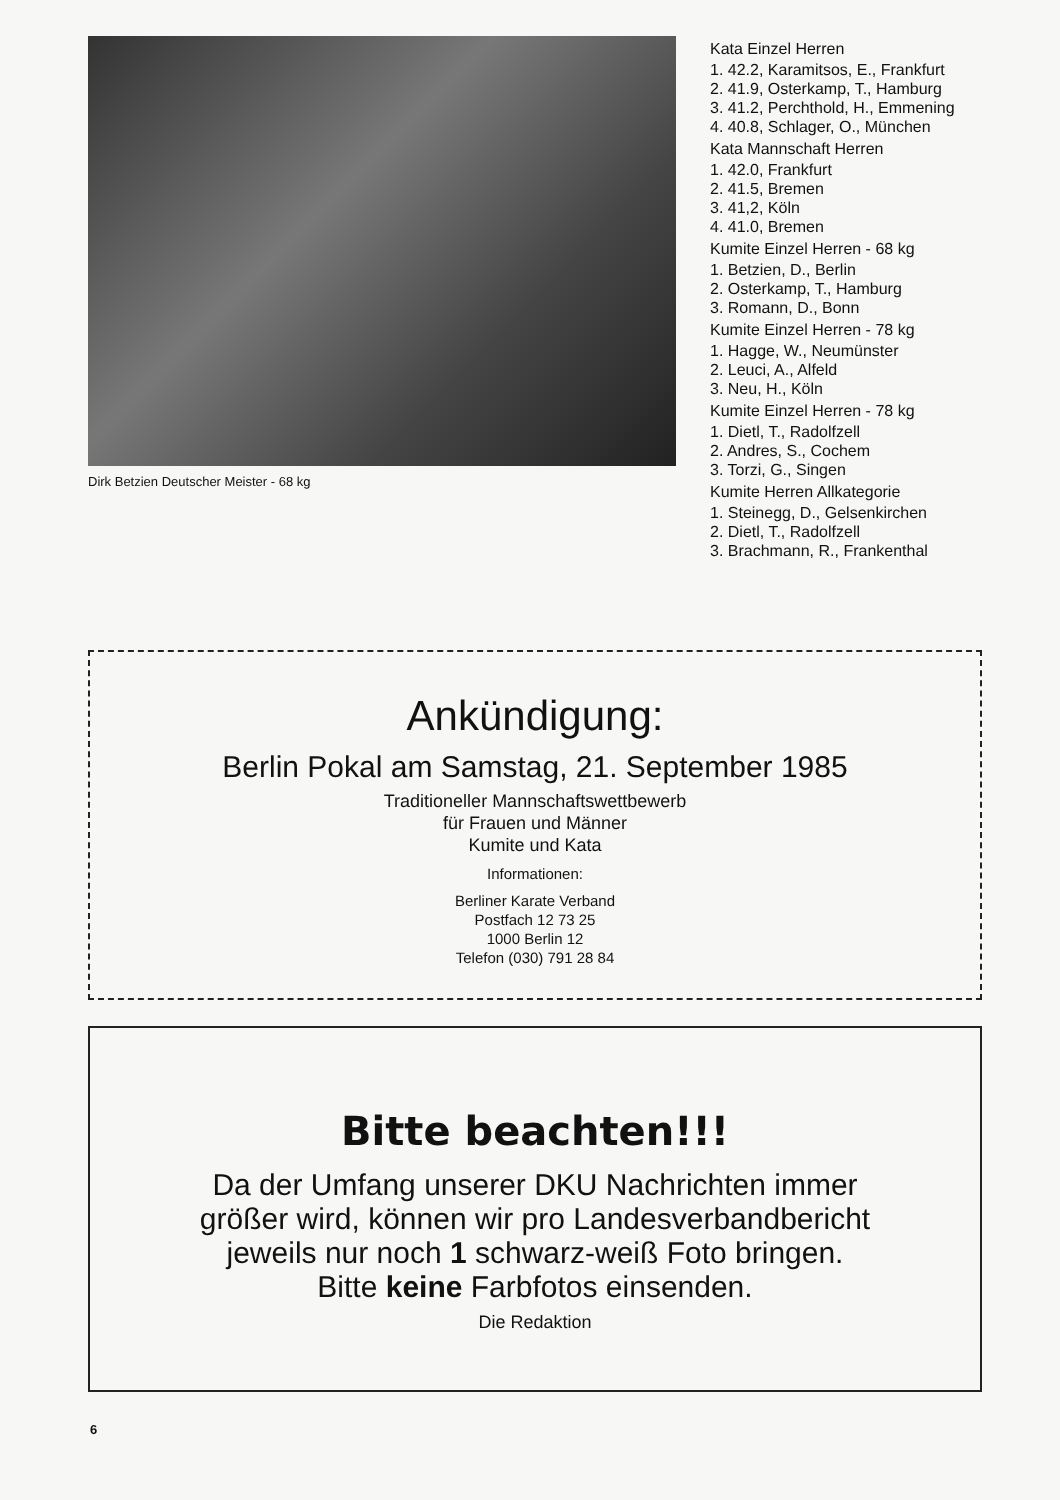Dirk Betzien Deutscher Meister - 68 kg
Kata Einzel Herren
1. 42.2, Karamitsos, E., Frankfurt
2. 41.9, Osterkamp, T., Hamburg
3. 41.2, Perchthold, H., Emmening
4. 40.8, Schlager, O., München
Kata Mannschaft Herren
1. 42.0, Frankfurt
2. 41.5, Bremen
3. 41,2, Köln
4. 41.0, Bremen
Kumite Einzel Herren - 68 kg
1. Betzien, D., Berlin
2. Osterkamp, T., Hamburg
3. Romann, D., Bonn
Kumite Einzel Herren - 78 kg
1. Hagge, W., Neumünster
2. Leuci, A., Alfeld
3. Neu, H., Köln
Kumite Einzel Herren - 78 kg
1. Dietl, T., Radolfzell
2. Andres, S., Cochem
3. Torzi, G., Singen
Kumite Herren Allkategorie
1. Steinegg, D., Gelsenkirchen
2. Dietl, T., Radolfzell
3. Brachmann, R., Frankenthal
Ankündigung:
Berlin Pokal am Samstag, 21. September 1985
Traditioneller Mannschaftswettbewerb
für Frauen und Männer
Kumite und Kata
Informationen:
Berliner Karate Verband
Postfach 12 73 25
1000 Berlin 12
Telefon (030) 791 28 84
Bitte beachten!!!
Da der Umfang unserer DKU Nachrichten immer
größer wird, können wir pro Landesverbandbericht
jeweils nur noch 1 schwarz-weiß Foto bringen.
Bitte keine Farbfotos einsenden.
Die Redaktion
6